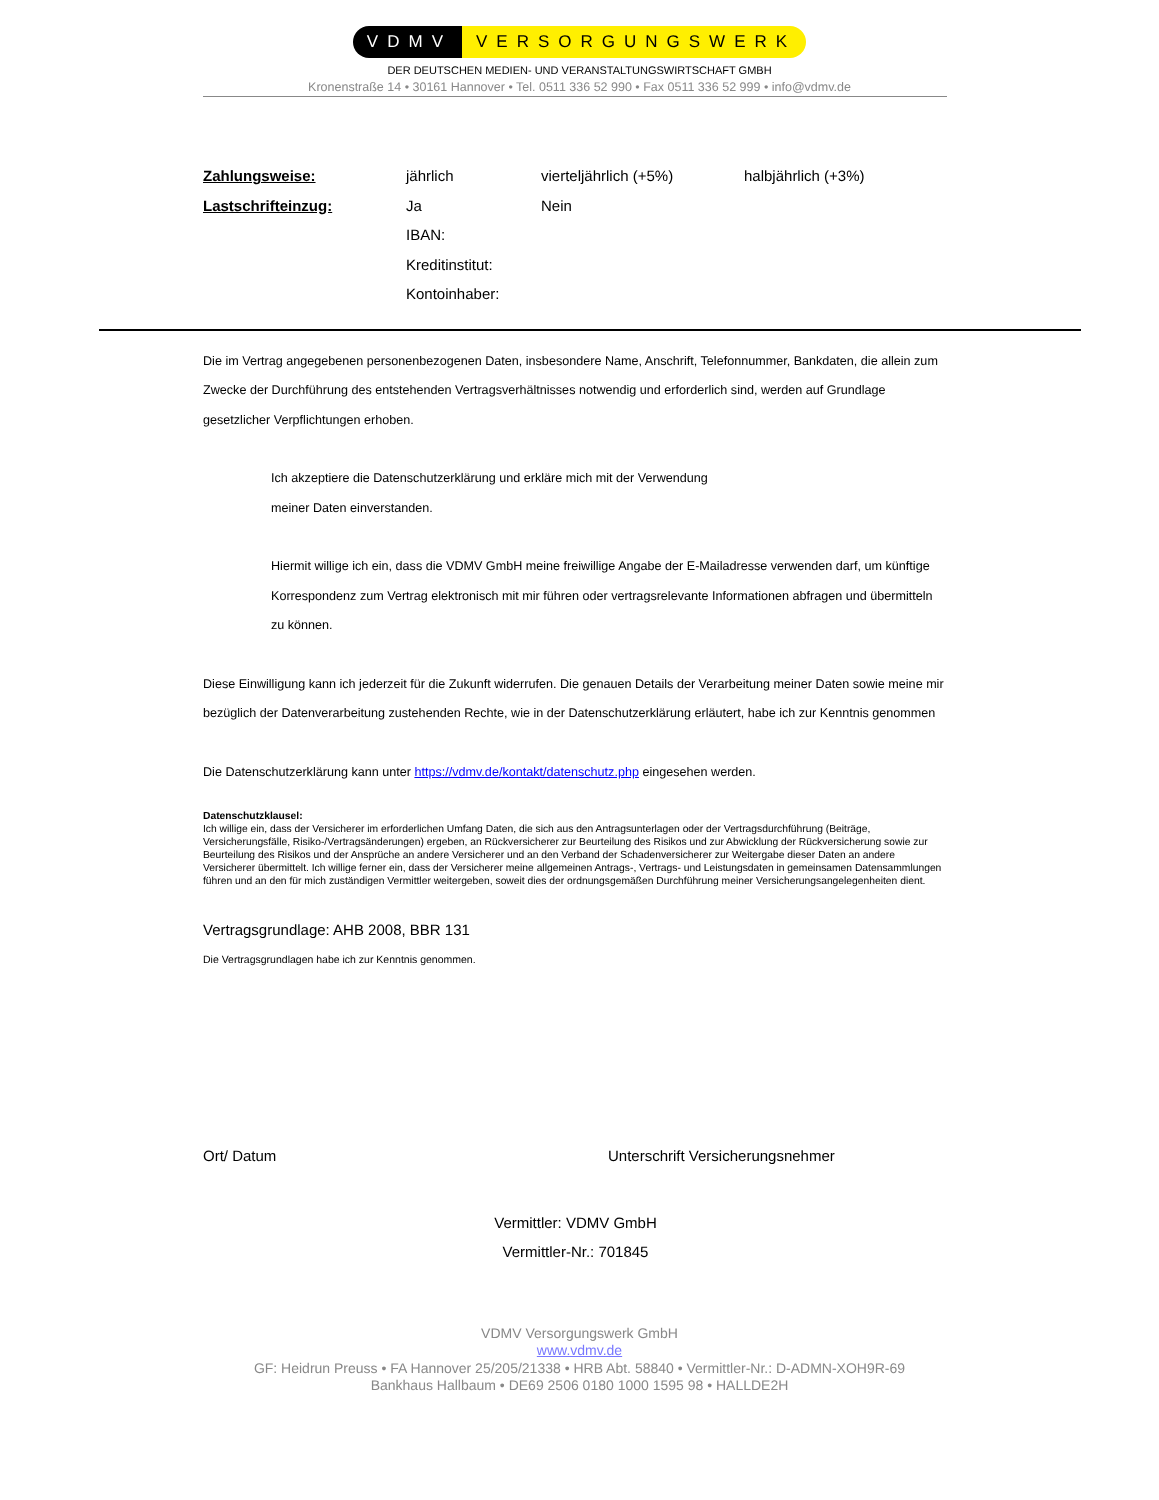VDMV VERSORGUNGSWERK
DER DEUTSCHEN MEDIEN- UND VERANSTALTUNGSWIRTSCHAFT GMBH
Kronenstraße 14 • 30161 Hannover • Tel. 0511 336 52 990 • Fax 0511 336 52 999 • info@vdmv.de
| Zahlungsweise: | jährlich | vierteljährlich (+5%) | halbjährlich (+3%) |
| Lastschrifteinzug: | Ja | Nein | |
| | IBAN: | | |
| | Kreditinstitut: | | |
| | Kontoinhaber: | | |
Die im Vertrag angegebenen personenbezogenen Daten, insbesondere Name, Anschrift, Telefonnummer, Bankdaten, die allein zum Zwecke der Durchführung des entstehenden Vertragsverhältnisses notwendig und erforderlich sind, werden auf Grundlage gesetzlicher Verpflichtungen erhoben.
Ich akzeptiere die Datenschutzerklärung und erkläre mich mit der Verwendung meiner Daten einverstanden.
Hiermit willige ich ein, dass die VDMV GmbH meine freiwillige Angabe der E-Mailadresse verwenden darf, um künftige Korrespondenz zum Vertrag elektronisch mit mir führen oder vertragsrelevante Informationen abfragen und übermitteln zu können.
Diese Einwilligung kann ich jederzeit für die Zukunft widerrufen. Die genauen Details der Verarbeitung meiner Daten sowie meine mir bezüglich der Datenverarbeitung zustehenden Rechte, wie in der Datenschutzerklärung erläutert, habe ich zur Kenntnis genommen
Die Datenschutzerklärung kann unter https://vdmv.de/kontakt/datenschutz.php eingesehen werden.
Datenschutzklausel:
Ich willige ein, dass der Versicherer im erforderlichen Umfang Daten, die sich aus den Antragsunterlagen oder der Vertragsdurchführung (Beiträge, Versicherungsfälle, Risiko-/Vertragsänderungen) ergeben, an Rückversicherer zur Beurteilung des Risikos und zur Abwicklung der Rückversicherung sowie zur Beurteilung des Risikos und der Ansprüche an andere Versicherer und an den Verband der Schadenversicherer zur Weitergabe dieser Daten an andere Versicherer übermittelt. Ich willige ferner ein, dass der Versicherer meine allgemeinen Antrags-, Vertrags- und Leistungsdaten in gemeinsamen Datensammlungen führen und an den für mich zuständigen Vermittler weitergeben, soweit dies der ordnungsgemäßen Durchführung meiner Versicherungsangelegenheiten dient.
Vertragsgrundlage: AHB 2008, BBR 131
Die Vertragsgrundlagen habe ich zur Kenntnis genommen.
Ort/ Datum Unterschrift Versicherungsnehmer
Vermittler: VDMV GmbH
Vermittler-Nr.: 701845
VDMV Versorgungswerk GmbH
www.vdmv.de
GF: Heidrun Preuss • FA Hannover 25/205/21338 • HRB Abt. 58840 • Vermittler-Nr.: D-ADMN-XOH9R-69
Bankhaus Hallbaum • DE69 2506 0180 1000 1595 98 • HALLDE2H